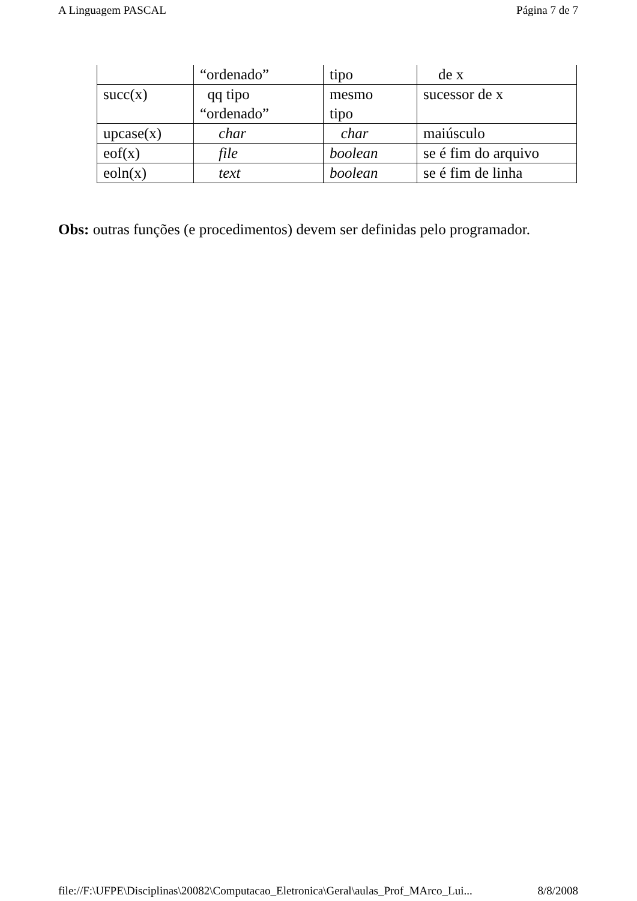A Linguagem PASCAL Página 7 de 7
| | “ordenado” | tipo | de x |
| succ(x) | qq tipo “ordenado” | mesmo tipo | sucessor de x |
| upcase(x) | char | char | maiúsculo |
| eof(x) | file | boolean | se é fim do arquivo |
| eoln(x) | text | boolean | se é fim de linha |
Obs: outras funções (e procedimentos) devem ser definidas pelo programador.
file://F:\UFPE\Disciplinas\20082\Computacao_Eletronica\Geral\aulas_Prof_MArco_Lui... 8/8/2008